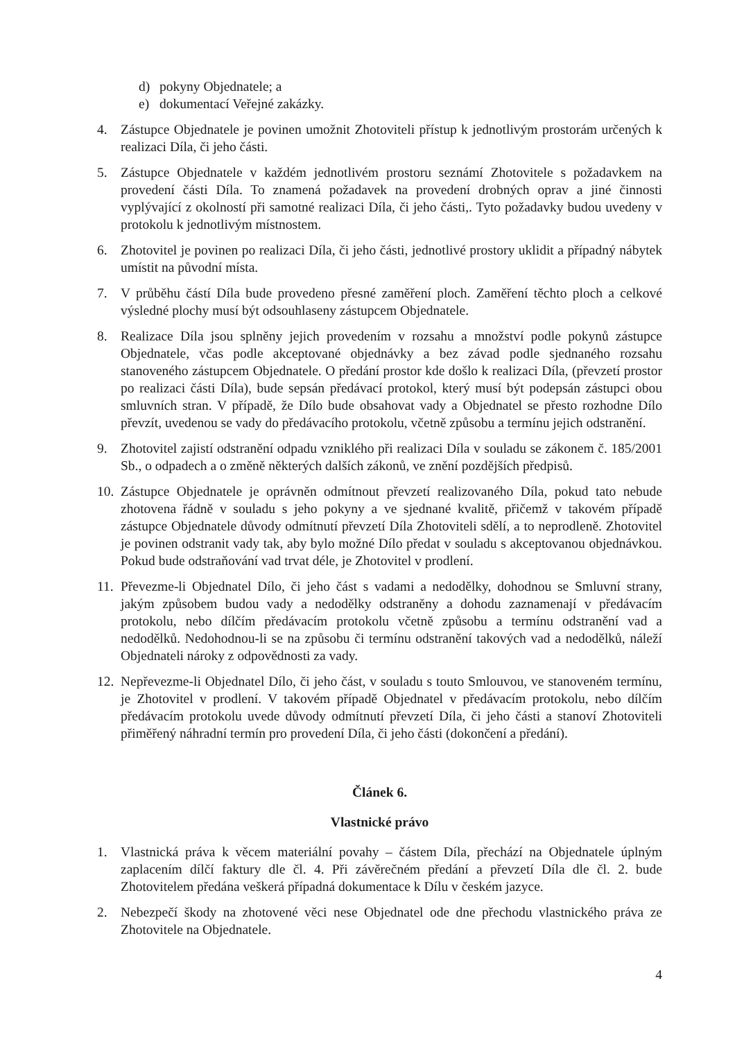d) pokyny Objednatele; a
e) dokumentací Veřejné zakázky.
4. Zástupce Objednatele je povinen umožnit Zhotoviteli přístup k jednotlivým prostorám určených k realizaci Díla, či jeho části.
5. Zástupce Objednatele v každém jednotlivém prostoru seznámí Zhotovitele s požadavkem na provedení části Díla. To znamená požadavek na provedení drobných oprav a jiné činnosti vyplývající z okolností při samotné realizaci Díla, či jeho části,. Tyto požadavky budou uvedeny v protokolu k jednotlivým místnostem.
6. Zhotovitel je povinen po realizaci Díla, či jeho části, jednotlivé prostory uklidit a případný nábytek umístit na původní místa.
7. V průběhu částí Díla bude provedeno přesné zaměření ploch. Zaměření těchto ploch a celkové výsledné plochy musí být odsouhlaseny zástupcem Objednatele.
8. Realizace Díla jsou splněny jejich provedením v rozsahu a množství podle pokynů zástupce Objednatele, včas podle akceptované objednávky a bez závad podle sjednaného rozsahu stanoveného zástupcem Objednatele. O předání prostor kde došlo k realizaci Díla, (převzetí prostor po realizaci části Díla), bude sepsán předávací protokol, který musí být podepsán zástupci obou smluvních stran. V případě, že Dílo bude obsahovat vady a Objednatel se přesto rozhodne Dílo převzít, uvedenou se vady do předávacího protokolu, včetně způsobu a termínu jejich odstranění.
9. Zhotovitel zajistí odstranění odpadu vzniklého při realizaci Díla v souladu se zákonem č. 185/2001 Sb., o odpadech a o změně některých dalších zákonů, ve znění pozdějších předpisů.
10. Zástupce Objednatele je oprávněn odmítnout převzetí realizovaného Díla, pokud tato nebude zhotovena řádně v souladu s jeho pokyny a ve sjednané kvalitě, přičemž v takovém případě zástupce Objednatele důvody odmítnutí převzetí Díla Zhotoviteli sdělí, a to neprodleně. Zhotovitel je povinen odstranit vady tak, aby bylo možné Dílo předat v souladu s akceptovanou objednávkou. Pokud bude odstraňování vad trvat déle, je Zhotovitel v prodlení.
11. Převezme-li Objednatel Dílo, či jeho část s vadami a nedodělky, dohodnou se Smluvní strany, jakým způsobem budou vady a nedodělky odstraněny a dohodu zaznamenají v předávacím protokolu, nebo dílčím předávacím protokolu včetně způsobu a termínu odstranění vad a nedodělků. Nedohodnou-li se na způsobu či termínu odstranění takových vad a nedodělků, náleží Objednateli nároky z odpovědnosti za vady.
12. Nepřevezme-li Objednatel Dílo, či jeho část, v souladu s touto Smlouvou, ve stanoveném termínu, je Zhotovitel v prodlení. V takovém případě Objednatel v předávacím protokolu, nebo dílčím předávacím protokolu uvede důvody odmítnutí převzetí Díla, či jeho části a stanoví Zhotoviteli přiměřený náhradní termín pro provedení Díla, či jeho části (dokončení a předání).
Článek 6.
Vlastnické právo
1. Vlastnická práva k věcem materiální povahy – částem Díla, přechází na Objednatele úplným zaplacením dílčí faktury dle čl. 4. Při závěrečném předání a převzetí Díla dle čl. 2. bude Zhotovitelem předána veškerá případná dokumentace k Dílu v českém jazyce.
2. Nebezpečí škody na zhotovené věci nese Objednatel ode dne přechodu vlastnického práva ze Zhotovitele na Objednatele.
4